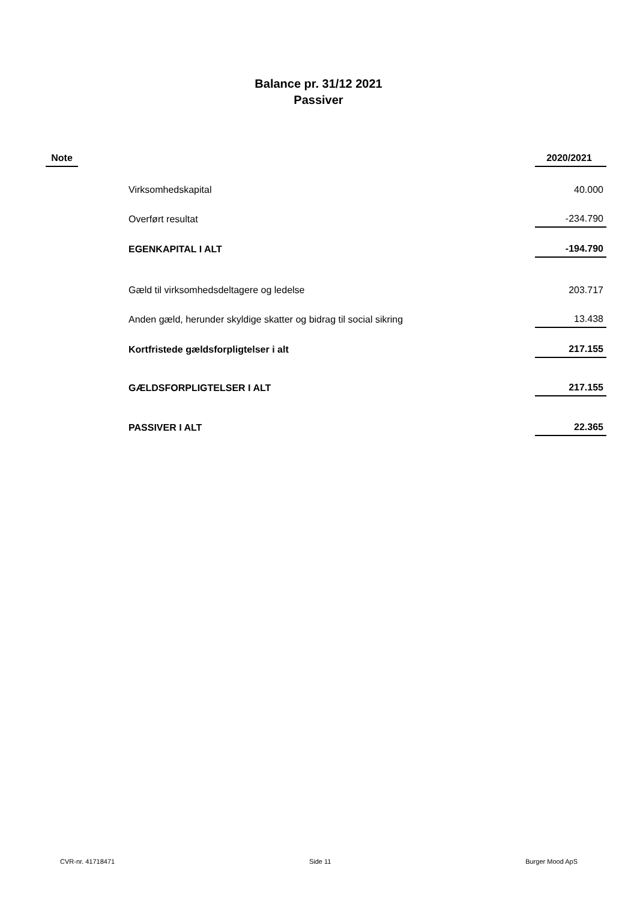Balance pr. 31/12 2021
Passiver
| Note | | 2020/2021 |
| --- | --- | --- |
| | Virksomhedskapital | 40.000 |
| | Overført resultat | -234.790 |
| | EGENKAPITAL I ALT | -194.790 |
| | Gæld til virksomhedsdeltagere og ledelse | 203.717 |
| | Anden gæld, herunder skyldige skatter og bidrag til social sikring | 13.438 |
| | Kortfristede gældsforpligtelser i alt | 217.155 |
| | GÆLDSFORPLIGTELSER I ALT | 217.155 |
| | PASSIVER I ALT | 22.365 |
CVR-nr. 41718471 Side 11 Burger Mood ApS